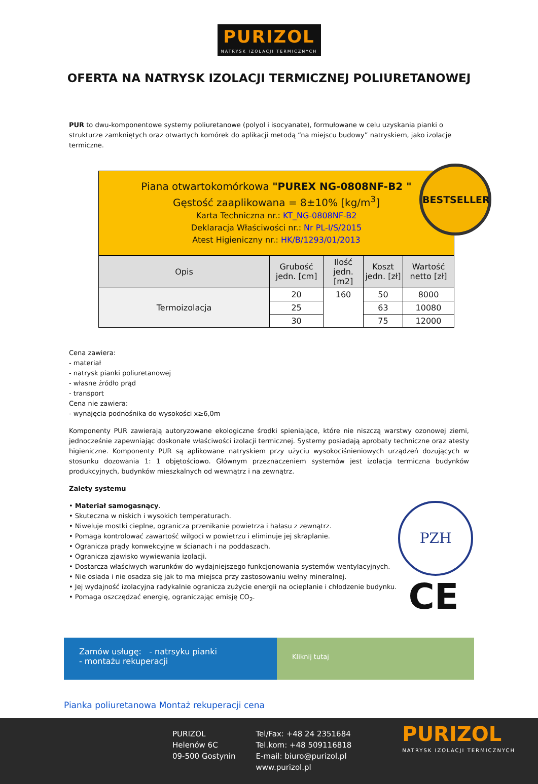PURIZOL
NATRYSK IZOLACJI TERMICZNYCH
OFERTA NA NATRYSK IZOLACJI TERMICZNEJ POLIURETANOWEJ
PUR to dwu-komponentowe systemy poliuretanowe (polyol i isocyanate), formułowane w celu uzyskania pianki o strukturze zamkniętych oraz otwartych komórek do aplikacji metodą “na miejscu budowy” natryskiem, jako izolacje termiczne.
BESTSELLER
| Piana otwartokomórkowa "PUREX NG-0808NF-B2 " Gęstość zaaplikowana = 8±10% [kg/m<sup>3</sup>] Karta Techniczna nr.: KT_NG-0808NF-B2 Deklaracja Właściwości nr.: Nr PL-I/S/2015 Atest Higieniczny nr.: HK/B/1293/01/2013 | | | | |
| Opis | Grubość jedn. [cm] | Ilość jedn. [m2] | Koszt jedn. [zł] | Wartość netto [zł] |
| Termoizolacja | 20 | 160 | 50 | 8000 |
| | 25 | | 63 | 10080 |
| | 30 | | 75 | 12000 |
Cena zawiera:
- materiał
- natrysk pianki poliuretanowej
- własne źródło prąd
- transport
Cena nie zawiera:
- wynajęcia podnośnika do wysokości x≥6,0m
Komponenty PUR zawierają autoryzowane ekologiczne środki spieniające, które nie niszczą warstwy ozonowej ziemi, jednocześnie zapewniając doskonałe właściwości izolacji termicznej. Systemy posiadają aprobaty techniczne oraz atesty higieniczne. Komponenty PUR są aplikowane natryskiem przy użyciu wysokociśnieniowych urządzeń dozujących w stosunku dozowania 1: 1 objętościowo. Głównym przeznaczeniem systemów jest izolacja termiczna budynków produkcyjnych, budynków mieszkalnych od wewnątrz i na zewnątrz.
Zalety systemu
• Materiał samogasnący.
• Skuteczna w niskich i wysokich temperaturach.
• Niweluje mostki cieplne, ogranicza przenikanie powietrza i hałasu z zewnątrz.
• Pomaga kontrolować zawartość wilgoci w powietrzu i eliminuje jej skraplanie.
• Ogranicza prądy konwekcyjne w ścianach i na poddaszach.
• Ogranicza zjawisko wywiewania izolacji.
• Dostarcza właściwych warunków do wydajniejszego funkcjonowania systemów wentylacyjnych.
• Nie osiada i nie osadza się jak to ma miejsca przy zastosowaniu wełny mineralnej.
• Jej wydajność izolacyjna radykalnie ogranicza zużycie energii na ocieplanie i chłodzenie budynku.
• Pomaga oszczędzać energię, ograniczając emisję CO<sub>2</sub>.
PZH
CE
Zamów usługę: - natrsyku pianki
- montażu rekuperacji
Kliknij tutaj
Pianka poliuretanowa Montaż rekuperacji cena
PURIZOL
Helenów 6C
09-500 Gostynin
Tel/Fax: +48 24 2351684
Tel.kom: +48 509116818
E-mail: biuro@purizol.pl
www.purizol.pl
PURIZOL
NATRYSK IZOLACJI TERMICZNYCH